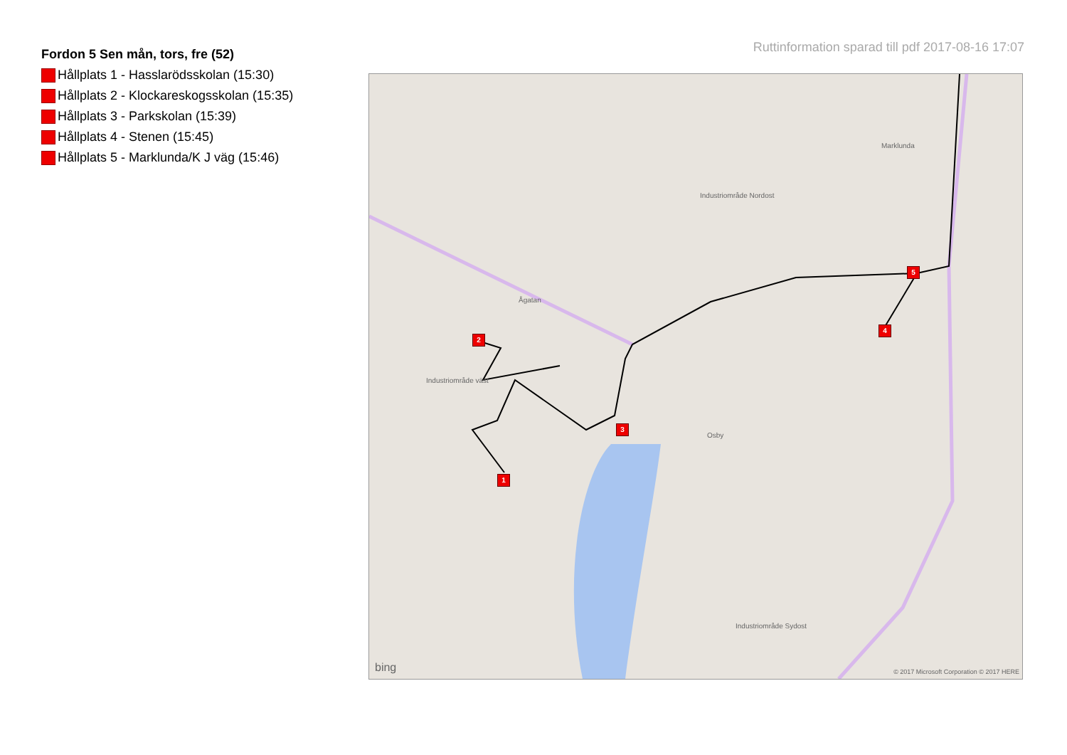Ruttinformation sparad till pdf 2017-08-16 17:07
Fordon 5 Sen mån, tors, fre (52)
Hållplats 1 - Hasslarödsskolan (15:30)
Hållplats 2 - Klockareskogsskolan (15:35)
Hållplats 3 - Parkskolan (15:39)
Hållplats 4 - Stenen (15:45)
Hållplats 5 - Marklunda/K J väg (15:46)
Osby
Ågatan
Industriområde Nordost
Industriområde väst
Industriområde Sydost
Marklunda
bing © 2017 Microsoft Corporation © 2017 HERE
1
2
3
4
5